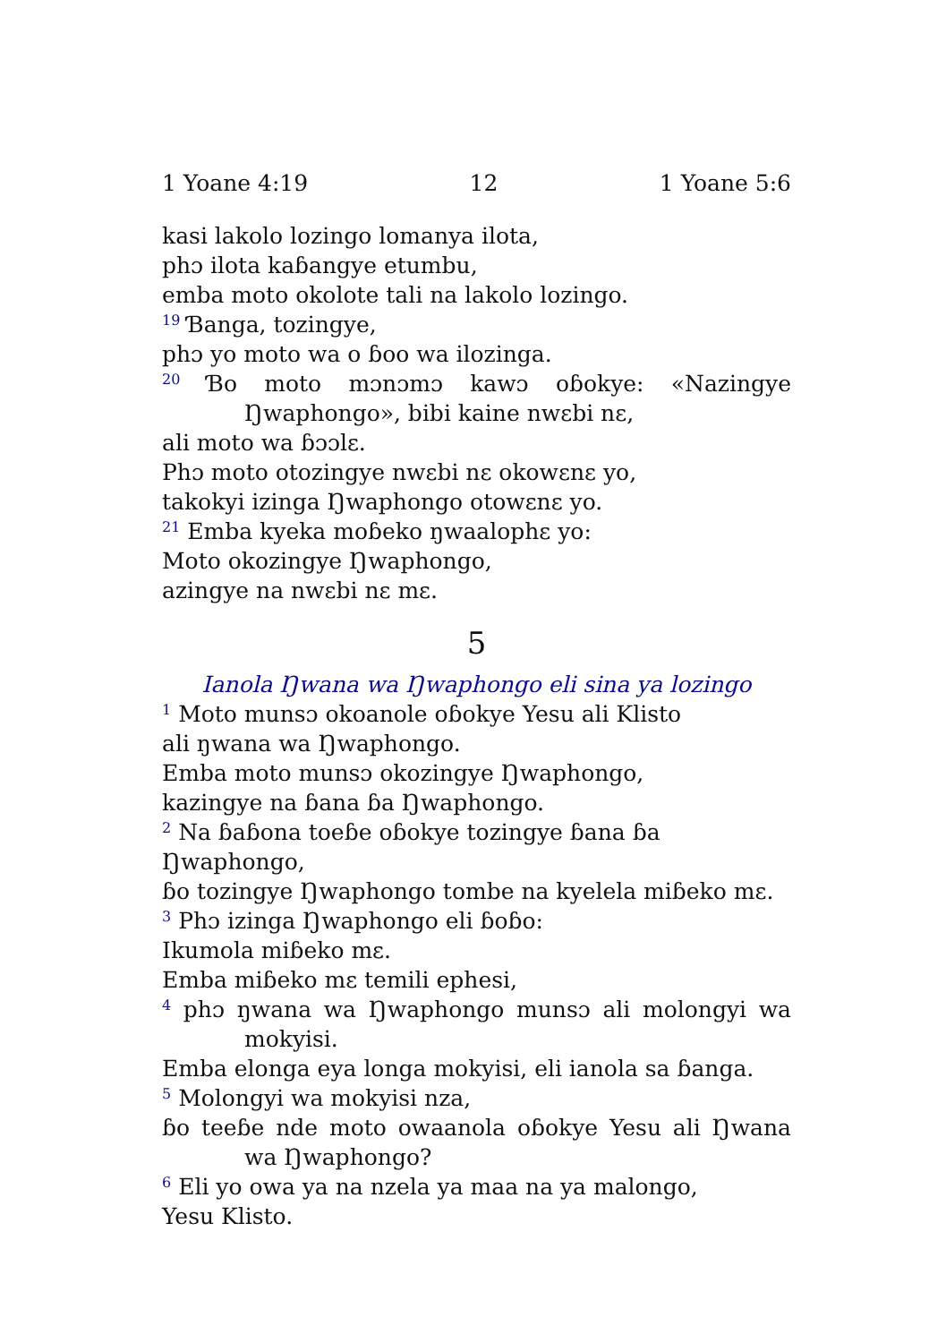1 Yoane 4:19 12 1 Yoane 5:6
kasi lakolo lozingo lomanya ilota,
phɔ ilota kaɓangye etumbu,
emba moto okolote tali na lakolo lozingo.
<sup>19</sup> Ɓanga, tozingye,
phɔ yo moto wa o ɓoo wa ilozinga.
<sup>20</sup> Ɓo moto mɔnɔmɔ kawɔ oɓokye: «Nazingye Ŋwaphongo», bibi kaine nwɛbi nɛ,
ali moto wa ɓɔɔlɛ.
Phɔ moto otozingye nwɛbi nɛ okowɛnɛ yo,
takokyi izinga Ŋwaphongo otowɛnɛ yo.
<sup>21</sup> Emba kyeka moɓeko ŋwaalophɛ yo:
Moto okozingye Ŋwaphongo,
azingye na nwɛbi nɛ mɛ.
5
Ianola Ŋwana wa Ŋwaphongo eli sina ya lozingo
<sup>1</sup> Moto munsɔ okoanole oɓokye Yesu ali Klisto
ali ŋwana wa Ŋwaphongo.
Emba moto munsɔ okozingye Ŋwaphongo,
kazingye na ɓana ɓa Ŋwaphongo.
<sup>2</sup> Na ɓaɓona toeɓe oɓokye tozingye ɓana ɓa Ŋwaphongo,
ɓo tozingye Ŋwaphongo tombe na kyelela miɓeko mɛ.
<sup>3</sup> Phɔ izinga Ŋwaphongo eli ɓoɓo:
Ikumola miɓeko mɛ.
Emba miɓeko mɛ temili ephesi,
<sup>4</sup> phɔ ŋwana wa Ŋwaphongo munsɔ ali molongyi wa mokyisi.
Emba elonga eya longa mokyisi, eli ianola sa ɓanga.
<sup>5</sup> Molongyi wa mokyisi nza,
ɓo teeɓe nde moto owaanola oɓokye Yesu ali Ŋwana wa Ŋwaphongo?
<sup>6</sup> Eli yo owa ya na nzela ya maa na ya malongo,
Yesu Klisto.